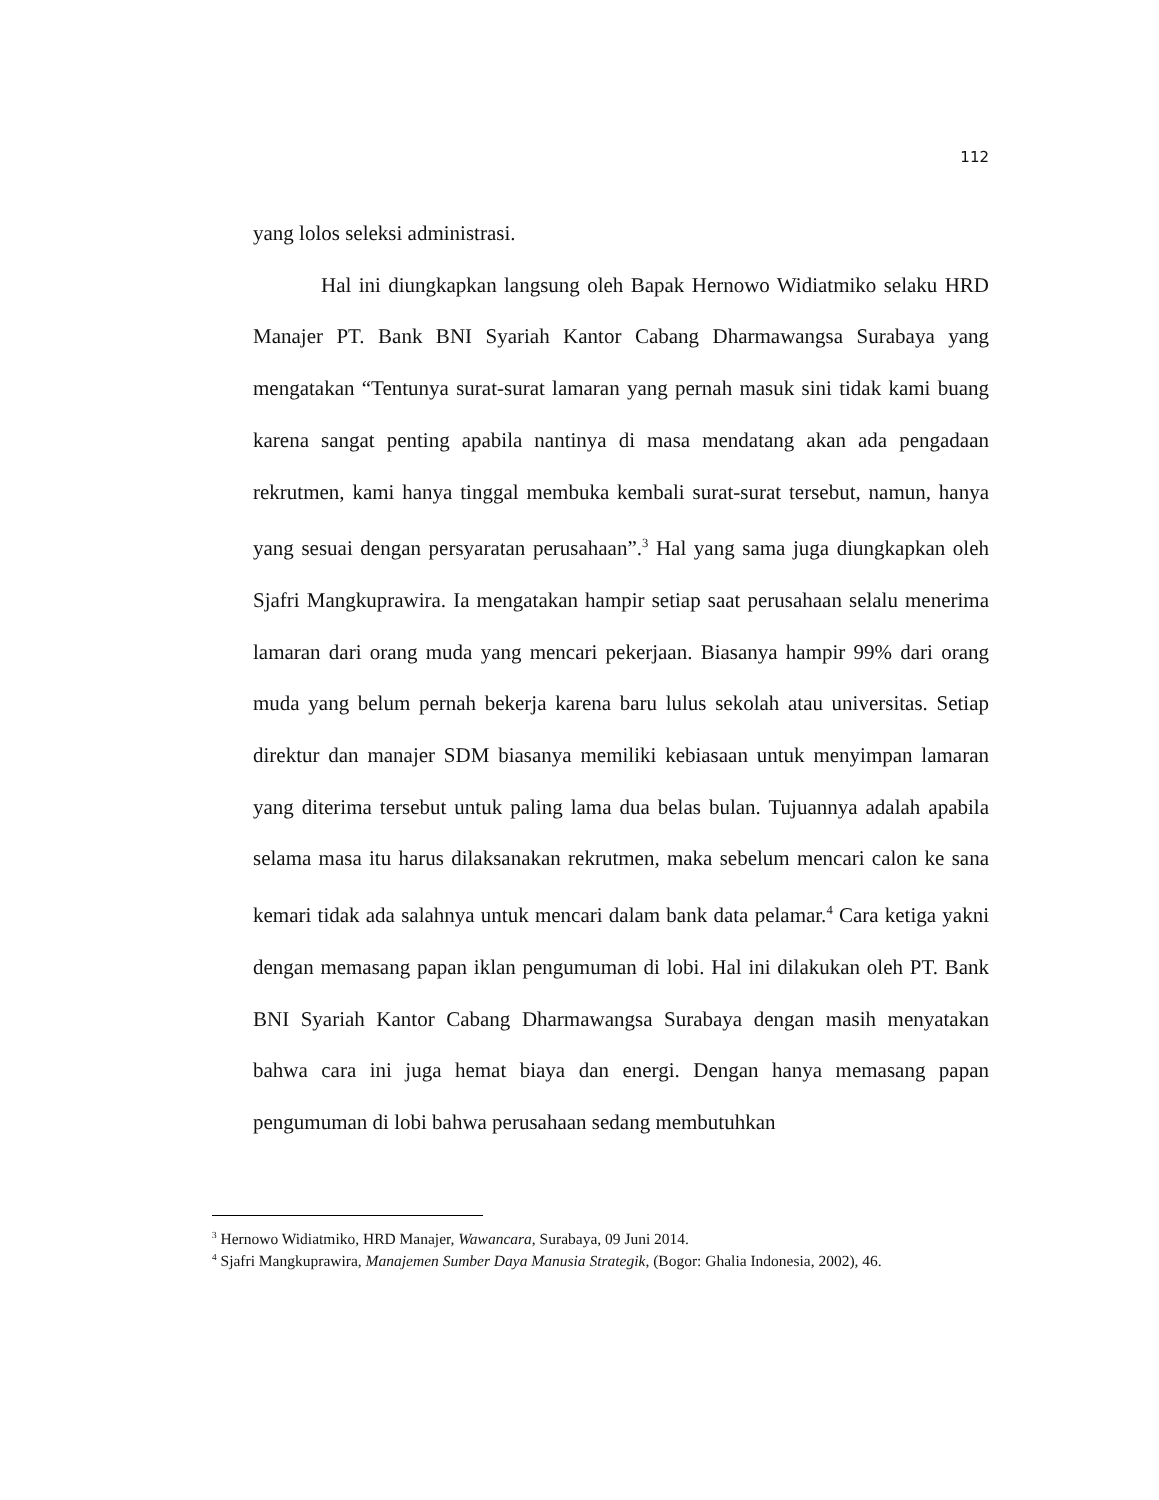112
yang lolos seleksi administrasi.
Hal ini diungkapkan langsung oleh Bapak Hernowo Widiatmiko selaku HRD Manajer PT. Bank BNI Syariah Kantor Cabang Dharmawangsa Surabaya yang mengatakan “Tentunya surat-surat lamaran yang pernah masuk sini tidak kami buang karena sangat penting apabila nantinya di masa mendatang akan ada pengadaan rekrutmen, kami hanya tinggal membuka kembali surat-surat tersebut, namun, hanya yang sesuai dengan persyaratan perusahaan”.<sup>3</sup> Hal yang sama juga diungkapkan oleh Sjafri Mangkuprawira. Ia mengatakan hampir setiap saat perusahaan selalu menerima lamaran dari orang muda yang mencari pekerjaan. Biasanya hampir 99% dari orang muda yang belum pernah bekerja karena baru lulus sekolah atau universitas. Setiap direktur dan manajer SDM biasanya memiliki kebiasaan untuk menyimpan lamaran yang diterima tersebut untuk paling lama dua belas bulan. Tujuannya adalah apabila selama masa itu harus dilaksanakan rekrutmen, maka sebelum mencari calon ke sana kemari tidak ada salahnya untuk mencari dalam bank data pelamar.<sup>4</sup> Cara ketiga yakni dengan memasang papan iklan pengumuman di lobi. Hal ini dilakukan oleh PT. Bank BNI Syariah Kantor Cabang Dharmawangsa Surabaya dengan masih menyatakan bahwa cara ini juga hemat biaya dan energi. Dengan hanya memasang papan pengumuman di lobi bahwa perusahaan sedang membutuhkan
<sup>3</sup> Hernowo Widiatmiko, HRD Manajer, Wawancara, Surabaya, 09 Juni 2014.
<sup>4</sup> Sjafri Mangkuprawira, Manajemen Sumber Daya Manusia Strategik, (Bogor: Ghalia Indonesia, 2002), 46.